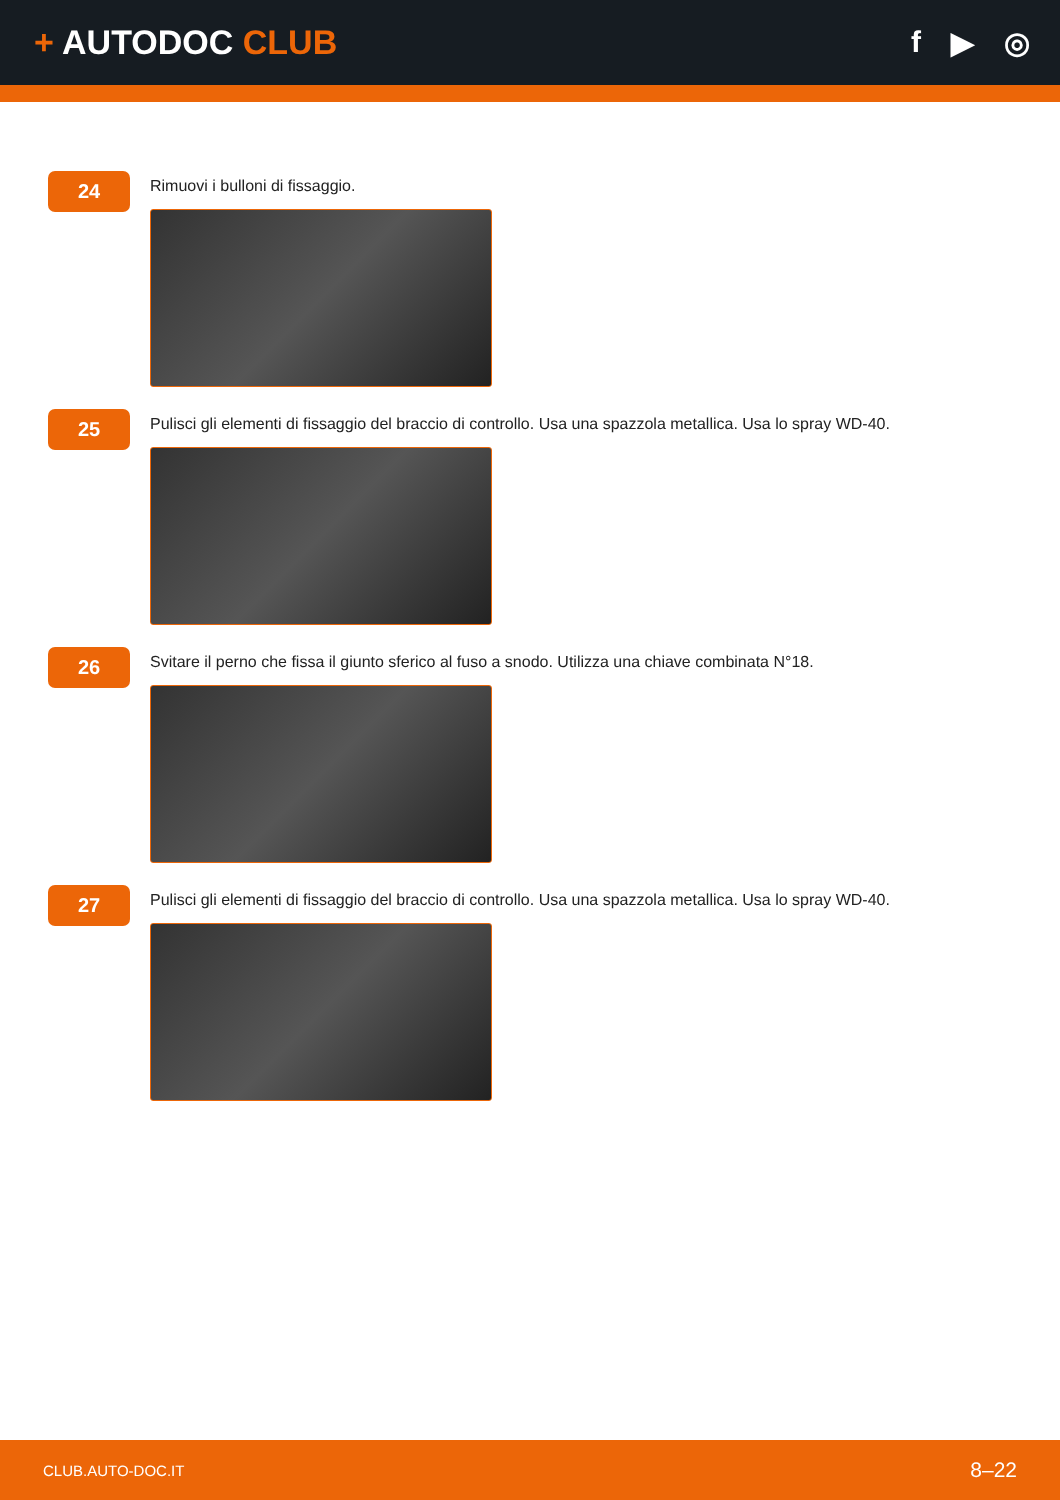+ AUTODOC CLUB f ▶ ◎
24
Rimuovi i bulloni di fissaggio.
25
Pulisci gli elementi di fissaggio del braccio di controllo. Usa una spazzola metallica. Usa lo spray WD-40.
26
Svitare il perno che fissa il giunto sferico al fuso a snodo. Utilizza una chiave combinata N°18.
27
Pulisci gli elementi di fissaggio del braccio di controllo. Usa una spazzola metallica. Usa lo spray WD-40.
CLUB.AUTO-DOC.IT 8–22